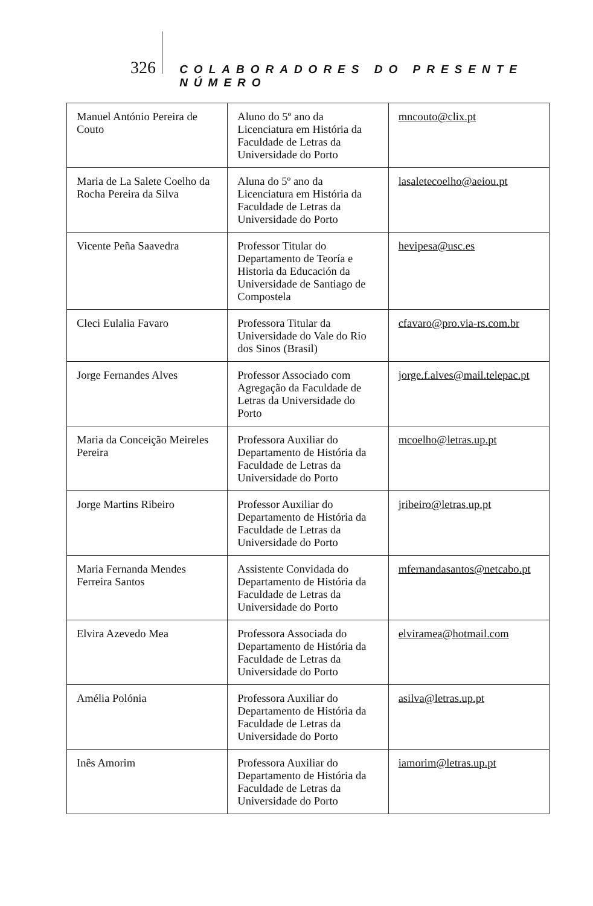326 COLABORADORES DO PRESENTE NÚMERO
| Manuel António Pereira de Couto | Aluno do 5º ano da Licenciatura em História da Faculdade de Letras da Universidade do Porto | mncouto@clix.pt |
| Maria de La Salete Coelho da Rocha Pereira da Silva | Aluna do 5º ano da Licenciatura em História da Faculdade de Letras da Universidade do Porto | lasaletecoelho@aeiou.pt |
| Vicente Peña Saavedra | Professor Titular do Departamento de Teoría e Historia da Educación da Universidade de Santiago de Compostela | hevipesa@usc.es |
| Cleci Eulalia Favaro | Professora Titular da Universidade do Vale do Rio dos Sinos (Brasil) | cfavaro@pro.via-rs.com.br |
| Jorge Fernandes Alves | Professor Associado com Agregação da Faculdade de Letras da Universidade do Porto | jorge.f.alves@mail.telepac.pt |
| Maria da Conceição Meireles Pereira | Professora Auxiliar do Departamento de História da Faculdade de Letras da Universidade do Porto | mcoelho@letras.up.pt |
| Jorge Martins Ribeiro | Professor Auxiliar do Departamento de História da Faculdade de Letras da Universidade do Porto | jribeiro@letras.up.pt |
| Maria Fernanda Mendes Ferreira Santos | Assistente Convidada do Departamento de História da Faculdade de Letras da Universidade do Porto | mfernandasantos@netcabo.pt |
| Elvira Azevedo Mea | Professora Associada do Departamento de História da Faculdade de Letras da Universidade do Porto | elviramea@hotmail.com |
| Amélia Polónia | Professora Auxiliar do Departamento de História da Faculdade de Letras da Universidade do Porto | asilva@letras.up.pt |
| Inês Amorim | Professora Auxiliar do Departamento de História da Faculdade de Letras da Universidade do Porto | iamorim@letras.up.pt |